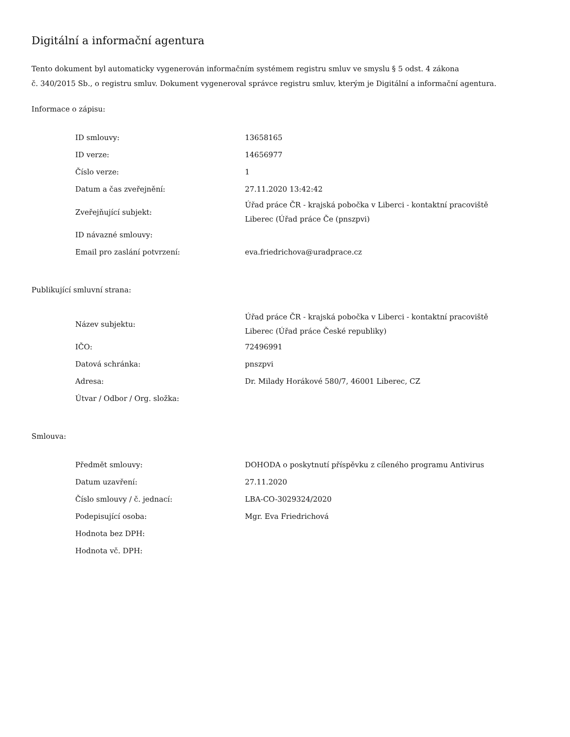Digitální a informační agentura
Tento dokument byl automaticky vygenerován informačním systémem registru smluv ve smyslu § 5 odst. 4 zákona
č. 340/2015 Sb., o registru smluv. Dokument vygeneroval správce registru smluv, kterým je Digitální a informační agentura.
Informace o zápisu:
| ID smlouvy: | 13658165 |
| ID verze: | 14656977 |
| Číslo verze: | 1 |
| Datum a čas zveřejnění: | 27.11.2020 13:42:42 |
| Zveřejňující subjekt: | Úřad práce ČR - krajská pobočka v Liberci - kontaktní pracoviště Liberec (Úřad práce Če (pnszpvi) |
| ID návazné smlouvy: | |
| Email pro zaslání potvrzení: | eva.friedrichova@uradprace.cz |
Publikující smluvní strana:
| Název subjektu: | Úřad práce ČR - krajská pobočka v Liberci - kontaktní pracoviště Liberec (Úřad práce České republiky) |
| IČO: | 72496991 |
| Datová schránka: | pnszpvi |
| Adresa: | Dr. Milady Horákové 580/7, 46001 Liberec, CZ |
| Útvar / Odbor / Org. složka: | |
Smlouva:
| Předmět smlouvy: | DOHODA o poskytnutí příspěvku z cíleného programu Antivirus |
| Datum uzavření: | 27.11.2020 |
| Číslo smlouvy / č. jednací: | LBA-CO-3029324/2020 |
| Podepisující osoba: | Mgr. Eva Friedrichová |
| Hodnota bez DPH: | |
| Hodnota vč. DPH: | |